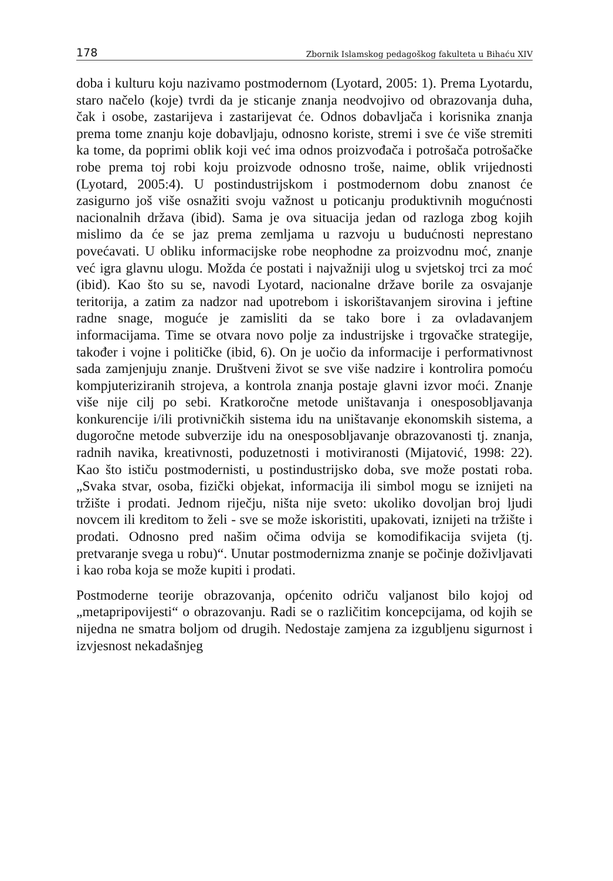178 Zbornik Islamskog pedagoškog fakulteta u Bihaću XIV
doba i kulturu koju nazivamo postmodernom (Lyotard, 2005: 1). Prema Lyotardu, staro načelo (koje) tvrdi da je sticanje znanja neodvojivo od obrazovanja duha, čak i osobe, zastarijeva i zastarijevat će. Odnos dobavljača i korisnika znanja prema tome znanju koje dobavljaju, odnosno koriste, stremi i sve će više stremiti ka tome, da poprimi oblik koji već ima odnos proizvođača i potrošača potrošačke robe prema toj robi koju proizvode odnosno troše, naime, oblik vrijednosti (Lyotard, 2005:4). U postindustrijskom i postmodernom dobu znanost će zasigurno još više osnažiti svoju važnost u poticanju produktivnih mogućnosti nacionalnih država (ibid). Sama je ova situacija jedan od razloga zbog kojih mislimo da će se jaz prema zemljama u razvoju u budućnosti neprestano povećavati. U obliku informacijske robe neophodne za proizvodnu moć, znanje već igra glavnu ulogu. Možda će postati i najvažniji ulog u svjetskoj trci za moć (ibid). Kao što su se, navodi Lyotard, nacionalne države borile za osvajanje teritorija, a zatim za nadzor nad upotrebom i iskorištavanjem sirovina i jeftine radne snage, moguće je zamisliti da se tako bore i za ovladavanjem informacijama. Time se otvara novo polje za industrijske i trgovačke strategije, također i vojne i političke (ibid, 6). On je uočio da informacije i performativnost sada zamjenjuju znanje. Društveni život se sve više nadzire i kontrolira pomoću kompjuteriziranih strojeva, a kontrola znanja postaje glavni izvor moći. Znanje više nije cilj po sebi. Kratkoročne metode uništavanja i onesposobljavanja konkurencije i/ili protivničkih sistema idu na uništavanje ekonomskih sistema, a dugoročne metode subverzije idu na onesposobljavanje obrazovanosti tj. znanja, radnih navika, kreativnosti, poduzetnosti i motiviranosti (Mijatović, 1998: 22). Kao što ističu postmodernisti, u postindustrijsko doba, sve može postati roba. „Svaka stvar, osoba, fizički objekat, informacija ili simbol mogu se iznijeti na tržište i prodati. Jednom riječju, ništa nije sveto: ukoliko dovoljan broj ljudi novcem ili kreditom to želi - sve se može iskoristiti, upakovati, iznijeti na tržište i prodati. Odnosno pred našim očima odvija se komodifikacija svijeta (tj. pretvaranje svega u robu)“. Unutar postmodernizma znanje se počinje doživljavati i kao roba koja se može kupiti i prodati.
Postmoderne teorije obrazovanja, općenito odriču valjanost bilo kojoj od „metapripovijesti“ o obrazovanju. Radi se o različitim koncepcijama, od kojih se nijedna ne smatra boljom od drugih. Nedostaje zamjena za izgubljenu sigurnost i izvjesnost nekadašnjeg